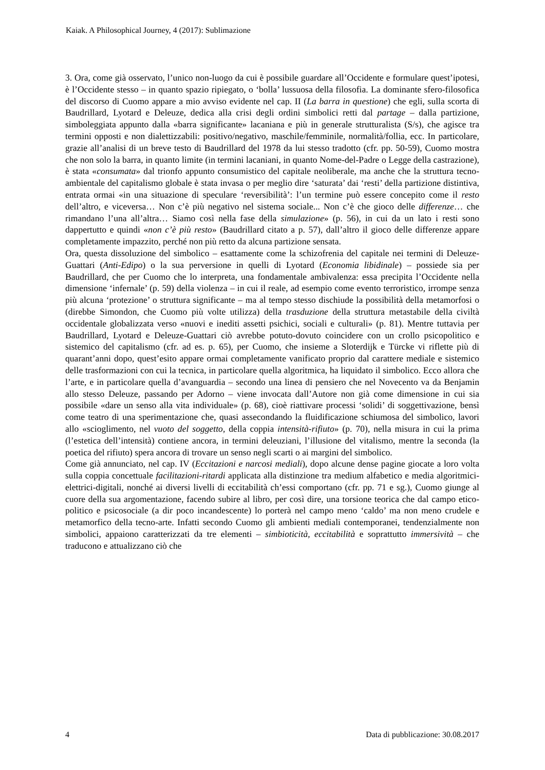Kaiak. A Philosophical Journey, 4 (2017): Sublimazione
3. Ora, come già osservato, l’unico non-luogo da cui è possibile guardare all’Occidente e formulare quest’ipotesi, è l’Occidente stesso – in quanto spazio ripiegato, o ‘bolla’ lussuosa della filosofia. La dominante sfero-filosofica del discorso di Cuomo appare a mio avviso evidente nel cap. II (La barra in questione) che egli, sulla scorta di Baudrillard, Lyotard e Deleuze, dedica alla crisi degli ordini simbolici retti dal partage – dalla partizione, simboleggiata appunto dalla «barra significante» lacaniana e più in generale strutturalista (S/s), che agisce tra termini opposti e non dialettizzabili: positivo/negativo, maschile/femminile, normalità/follia, ecc. In particolare, grazie all’analisi di un breve testo di Baudrillard del 1978 da lui stesso tradotto (cfr. pp. 50-59), Cuomo mostra che non solo la barra, in quanto limite (in termini lacaniani, in quanto Nome-del-Padre o Legge della castrazione), è stata «consumata» dal trionfo appunto consumistico del capitale neoliberale, ma anche che la struttura tecno-ambientale del capitalismo globale è stata invasa o per meglio dire ‘saturata’ dai ‘resti’ della partizione distintiva, entrata ormai «in una situazione di speculare ‘reversibilità’: l’un termine può essere concepito come il resto dell’altro, e viceversa… Non c’è più negativo nel sistema sociale... Non c’è che gioco delle differenze… che rimandano l’una all’altra… Siamo così nella fase della simulazione» (p. 56), in cui da un lato i resti sono dappertutto e quindi «non c’è più resto» (Baudrillard citato a p. 57), dall’altro il gioco delle differenze appare completamente impazzito, perché non più retto da alcuna partizione sensata.
Ora, questa dissoluzione del simbolico – esattamente come la schizofrenia del capitale nei termini di Deleuze-Guattari (Anti-Edipo) o la sua perversione in quelli di Lyotard (Economia libidinale) – possiede sia per Baudrillard, che per Cuomo che lo interpreta, una fondamentale ambivalenza: essa precipita l’Occidente nella dimensione ‘infernale’ (p. 59) della violenza – in cui il reale, ad esempio come evento terroristico, irrompe senza più alcuna ‘protezione’ o struttura significante – ma al tempo stesso dischiude la possibilità della metamorfosi o (direbbe Simondon, che Cuomo più volte utilizza) della trasduzione della struttura metastabile della civiltà occidentale globalizzata verso «nuovi e inediti assetti psichici, sociali e culturali» (p. 81). Mentre tuttavia per Baudrillard, Lyotard e Deleuze-Guattari ciò avrebbe potuto-dovuto coincidere con un crollo psicopolitico e sistemico del capitalismo (cfr. ad es. p. 65), per Cuomo, che insieme a Sloterdijk e Türcke vi riflette più di quarant’anni dopo, quest’esito appare ormai completamente vanificato proprio dal carattere mediale e sistemico delle trasformazioni con cui la tecnica, in particolare quella algoritmica, ha liquidato il simbolico. Ecco allora che l’arte, e in particolare quella d’avanguardia – secondo una linea di pensiero che nel Novecento va da Benjamin allo stesso Deleuze, passando per Adorno – viene invocata dall’Autore non già come dimensione in cui sia possibile «dare un senso alla vita individuale» (p. 68), cioè riattivare processi ‘solidi’ di soggettivazione, bensì come teatro di una sperimentazione che, quasi assecondando la fluidificazione schiumosa del simbolico, lavori allo «scioglimento, nel vuoto del soggetto, della coppia intensità-rifiuto» (p. 70), nella misura in cui la prima (l’estetica dell’intensità) contiene ancora, in termini deleuziani, l’illusione del vitalismo, mentre la seconda (la poetica del rifiuto) spera ancora di trovare un senso negli scarti o ai margini del simbolico.
Come già annunciato, nel cap. IV (Eccitazioni e narcosi mediali), dopo alcune dense pagine giocate a loro volta sulla coppia concettuale facilitazioni-ritardi applicata alla distinzione tra medium alfabetico e media algoritmici-elettrici-digitali, nonché ai diversi livelli di eccitabilità ch’essi comportano (cfr. pp. 71 e sg.), Cuomo giunge al cuore della sua argomentazione, facendo subire al libro, per così dire, una torsione teorica che dal campo etico-politico e psicosociale (a dir poco incandescente) lo porterà nel campo meno ‘caldo’ ma non meno crudele e metamorfico della tecno-arte. Infatti secondo Cuomo gli ambienti mediali contemporanei, tendenzialmente non simbolici, appaiono caratterizzati da tre elementi – simbioticità, eccitabilità e soprattutto immersività – che traducono e attualizzano ciò che
4 Data di pubblicazione: 30.08.2017